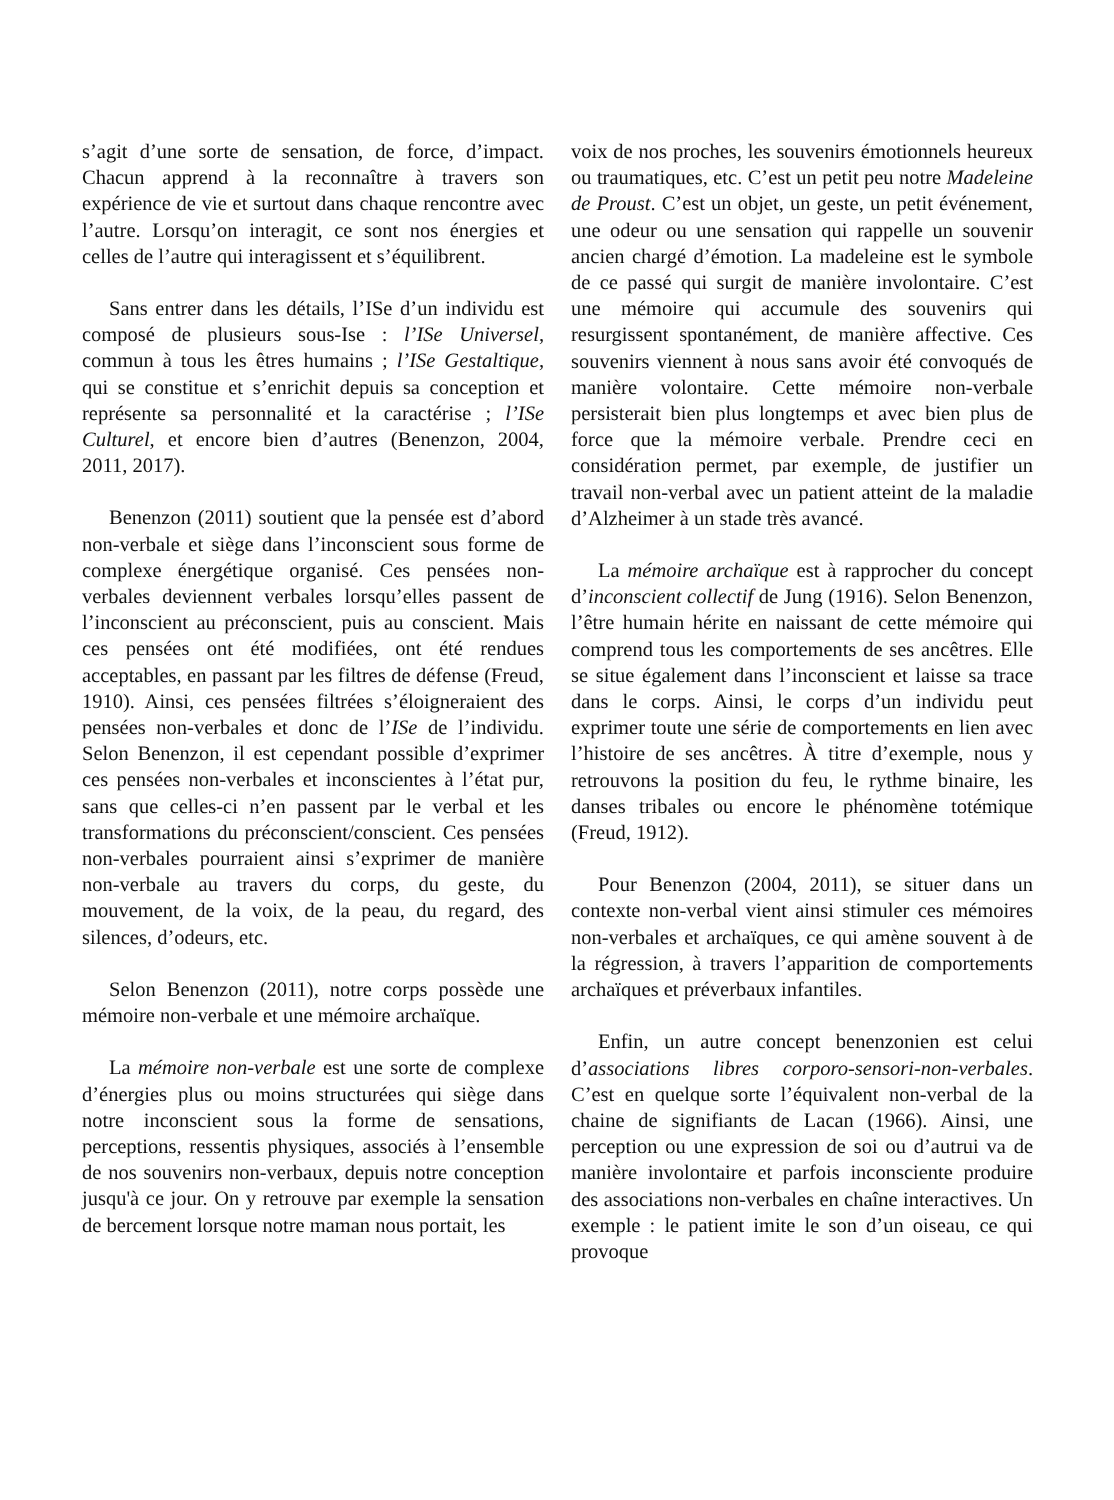s’agit d’une sorte de sensation, de force, d’impact. Chacun apprend à la reconnaître à travers son expérience de vie et surtout dans chaque rencontre avec l’autre. Lorsqu’on interagit, ce sont nos énergies et celles de l’autre qui interagissent et s’équilibrent.
Sans entrer dans les détails, l’ISe d’un individu est composé de plusieurs sous-Ise : l’ISe Universel, commun à tous les êtres humains ; l’ISe Gestaltique, qui se constitue et s’enrichit depuis sa conception et représente sa personnalité et la caractérise ; l’ISe Culturel, et encore bien d’autres (Benenzon, 2004, 2011, 2017).
Benenzon (2011) soutient que la pensée est d’abord non-verbale et siège dans l’inconscient sous forme de complexe énergétique organisé. Ces pensées non-verbales deviennent verbales lorsqu’elles passent de l’inconscient au préconscient, puis au conscient. Mais ces pensées ont été modifiées, ont été rendues acceptables, en passant par les filtres de défense (Freud, 1910). Ainsi, ces pensées filtrées s’éloigneraient des pensées non-verbales et donc de l’ISe de l’individu. Selon Benenzon, il est cependant possible d’exprimer ces pensées non-verbales et inconscientes à l’état pur, sans que celles-ci n’en passent par le verbal et les transformations du préconscient/conscient. Ces pensées non-verbales pourraient ainsi s’exprimer de manière non-verbale au travers du corps, du geste, du mouvement, de la voix, de la peau, du regard, des silences, d’odeurs, etc.
Selon Benenzon (2011), notre corps possède une mémoire non-verbale et une mémoire archaïque.
La mémoire non-verbale est une sorte de complexe d’énergies plus ou moins structurées qui siège dans notre inconscient sous la forme de sensations, perceptions, ressentis physiques, associés à l’ensemble de nos souvenirs non-verbaux, depuis notre conception jusqu'à ce jour. On y retrouve par exemple la sensation de bercement lorsque notre maman nous portait, les
voix de nos proches, les souvenirs émotionnels heureux ou traumatiques, etc. C’est un petit peu notre Madeleine de Proust. C’est un objet, un geste, un petit événement, une odeur ou une sensation qui rappelle un souvenir ancien chargé d’émotion. La madeleine est le symbole de ce passé qui surgit de manière involontaire. C’est une mémoire qui accumule des souvenirs qui resurgissent spontanément, de manière affective. Ces souvenirs viennent à nous sans avoir été convoqués de manière volontaire. Cette mémoire non-verbale persisterait bien plus longtemps et avec bien plus de force que la mémoire verbale. Prendre ceci en considération permet, par exemple, de justifier un travail non-verbal avec un patient atteint de la maladie d’Alzheimer à un stade très avancé.
La mémoire archaïque est à rapprocher du concept d’inconscient collectif de Jung (1916). Selon Benenzon, l’être humain hérite en naissant de cette mémoire qui comprend tous les comportements de ses ancêtres. Elle se situe également dans l’inconscient et laisse sa trace dans le corps. Ainsi, le corps d’un individu peut exprimer toute une série de comportements en lien avec l’histoire de ses ancêtres. À titre d’exemple, nous y retrouvons la position du feu, le rythme binaire, les danses tribales ou encore le phénomène totémique (Freud, 1912).
Pour Benenzon (2004, 2011), se situer dans un contexte non-verbal vient ainsi stimuler ces mémoires non-verbales et archaïques, ce qui amène souvent à de la régression, à travers l’apparition de comportements archaïques et préverbaux infantiles.
Enfin, un autre concept benenzonien est celui d’associations libres corporo-sensori-non-verbales. C’est en quelque sorte l’équivalent non-verbal de la chaine de signifiants de Lacan (1966). Ainsi, une perception ou une expression de soi ou d’autrui va de manière involontaire et parfois inconsciente produire des associations non-verbales en chaîne interactives. Un exemple : le patient imite le son d’un oiseau, ce qui provoque